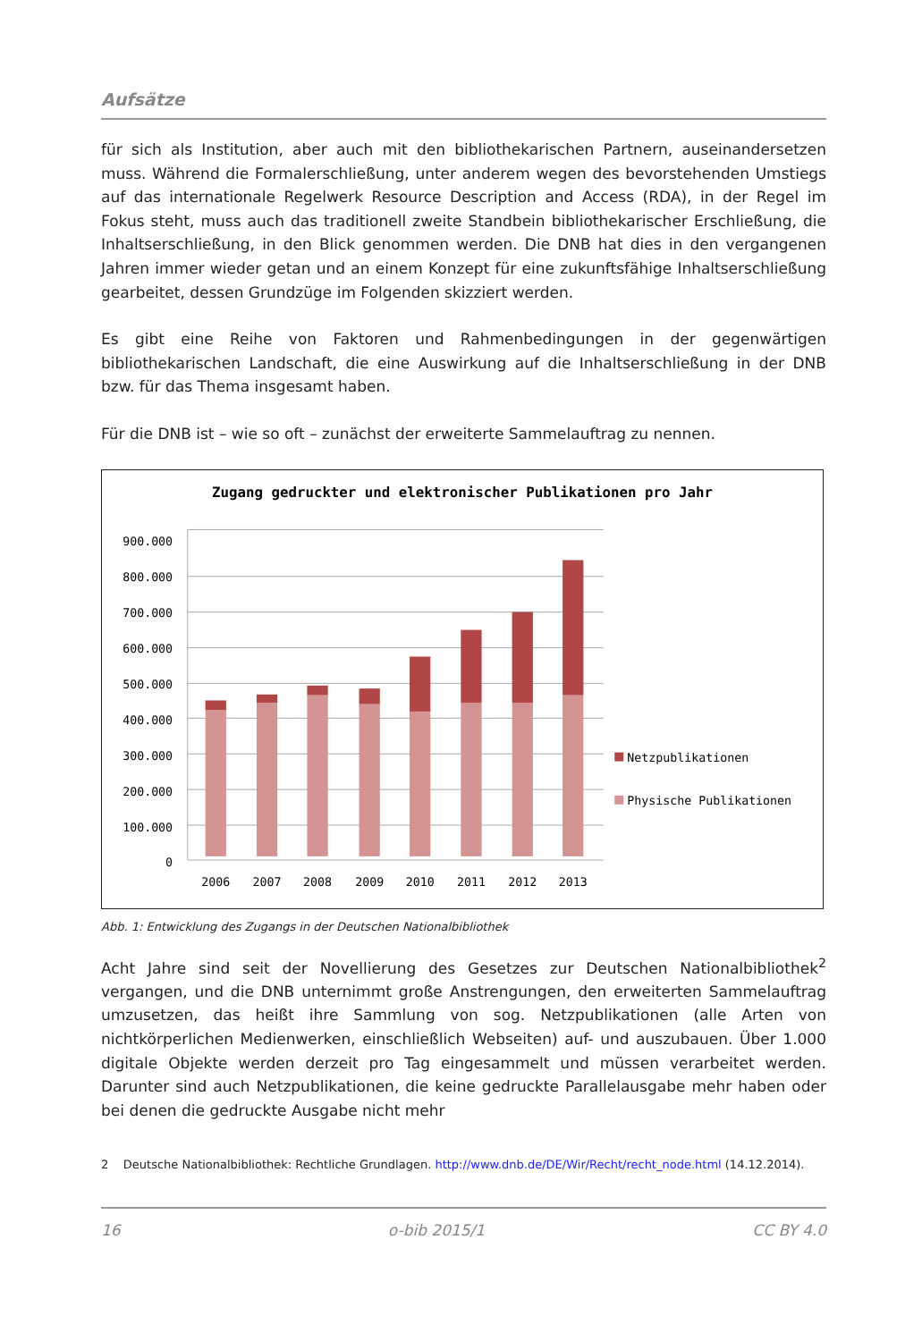Aufsätze
für sich als Institution, aber auch mit den bibliothekarischen Partnern, auseinandersetzen muss. Während die Formalerschließung, unter anderem wegen des bevorstehenden Umstiegs auf das internationale Regelwerk Resource Description and Access (RDA), in der Regel im Fokus steht, muss auch das traditionell zweite Standbein bibliothekarischer Erschließung, die Inhaltserschließung, in den Blick genommen werden. Die DNB hat dies in den vergangenen Jahren immer wieder getan und an einem Konzept für eine zukunftsfähige Inhaltserschließung gearbeitet, dessen Grundzüge im Folgenden skizziert werden.
Es gibt eine Reihe von Faktoren und Rahmenbedingungen in der gegenwärtigen bibliothekarischen Landschaft, die eine Auswirkung auf die Inhaltserschließung in der DNB bzw. für das Thema insgesamt haben.
Für die DNB ist – wie so oft – zunächst der erweiterte Sammelauftrag zu nennen.
Zugang gedruckter und elektronischer Publikationen pro Jahr
900.000
800.000
700.000
600.000
500.000
400.000
300.000
200.000
100.000
0
2006
2007
2008
2009
2010
2011
2012
2013
Netzpublikationen
Physische Publikationen
Abb. 1: Entwicklung des Zugangs in der Deutschen Nationalbibliothek
Acht Jahre sind seit der Novellierung des Gesetzes zur Deutschen Nationalbibliothek<sup>2</sup> vergangen, und die DNB unternimmt große Anstrengungen, den erweiterten Sammelauftrag umzusetzen, das heißt ihre Sammlung von sog. Netzpublikationen (alle Arten von nichtkörperlichen Medienwerken, einschließlich Webseiten) auf- und auszubauen. Über 1.000 digitale Objekte werden derzeit pro Tag eingesammelt und müssen verarbeitet werden. Darunter sind auch Netzpublikationen, die keine gedruckte Parallelausgabe mehr haben oder bei denen die gedruckte Ausgabe nicht mehr
2 Deutsche Nationalbibliothek: Rechtliche Grundlagen. http://www.dnb.de/DE/Wir/Recht/recht_node.html (14.12.2014).
16 o-bib 2015/1 CC BY 4.0